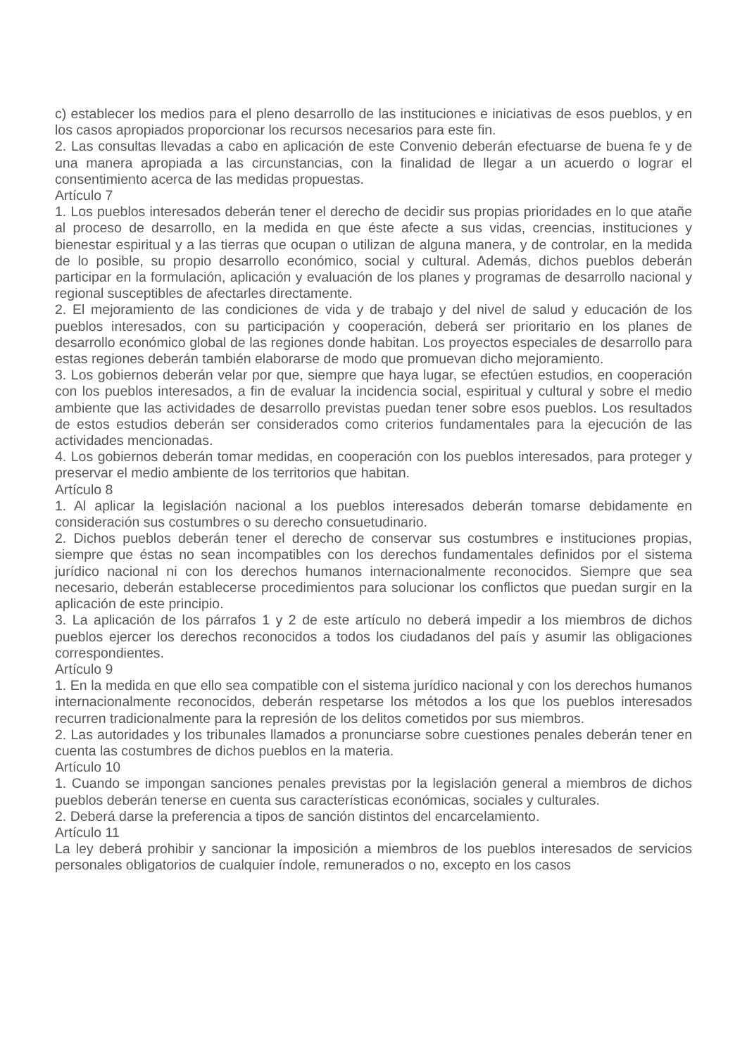c) establecer los medios para el pleno desarrollo de las instituciones e iniciativas de esos pueblos, y en los casos apropiados proporcionar los recursos necesarios para este fin.
2. Las consultas llevadas a cabo en aplicación de este Convenio deberán efectuarse de buena fe y de una manera apropiada a las circunstancias, con la finalidad de llegar a un acuerdo o lograr el consentimiento acerca de las medidas propuestas.
Artículo 7
1. Los pueblos interesados deberán tener el derecho de decidir sus propias prioridades en lo que atañe al proceso de desarrollo, en la medida en que éste afecte a sus vidas, creencias, instituciones y bienestar espiritual y a las tierras que ocupan o utilizan de alguna manera, y de controlar, en la medida de lo posible, su propio desarrollo económico, social y cultural. Además, dichos pueblos deberán participar en la formulación, aplicación y evaluación de los planes y programas de desarrollo nacional y regional susceptibles de afectarles directamente.
2. El mejoramiento de las condiciones de vida y de trabajo y del nivel de salud y educación de los pueblos interesados, con su participación y cooperación, deberá ser prioritario en los planes de desarrollo económico global de las regiones donde habitan. Los proyectos especiales de desarrollo para estas regiones deberán también elaborarse de modo que promuevan dicho mejoramiento.
3. Los gobiernos deberán velar por que, siempre que haya lugar, se efectúen estudios, en cooperación con los pueblos interesados, a fin de evaluar la incidencia social, espiritual y cultural y sobre el medio ambiente que las actividades de desarrollo previstas puedan tener sobre esos pueblos. Los resultados de estos estudios deberán ser considerados como criterios fundamentales para la ejecución de las actividades mencionadas.
4. Los gobiernos deberán tomar medidas, en cooperación con los pueblos interesados, para proteger y preservar el medio ambiente de los territorios que habitan.
Artículo 8
1. Al aplicar la legislación nacional a los pueblos interesados deberán tomarse debidamente en consideración sus costumbres o su derecho consuetudinario.
2. Dichos pueblos deberán tener el derecho de conservar sus costumbres e instituciones propias, siempre que éstas no sean incompatibles con los derechos fundamentales definidos por el sistema jurídico nacional ni con los derechos humanos internacionalmente reconocidos. Siempre que sea necesario, deberán establecerse procedimientos para solucionar los conflictos que puedan surgir en la aplicación de este principio.
3. La aplicación de los párrafos 1 y 2 de este artículo no deberá impedir a los miembros de dichos pueblos ejercer los derechos reconocidos a todos los ciudadanos del país y asumir las obligaciones correspondientes.
Artículo 9
1. En la medida en que ello sea compatible con el sistema jurídico nacional y con los derechos humanos internacionalmente reconocidos, deberán respetarse los métodos a los que los pueblos interesados recurren tradicionalmente para la represión de los delitos cometidos por sus miembros.
2. Las autoridades y los tribunales llamados a pronunciarse sobre cuestiones penales deberán tener en cuenta las costumbres de dichos pueblos en la materia.
Artículo 10
1. Cuando se impongan sanciones penales previstas por la legislación general a miembros de dichos pueblos deberán tenerse en cuenta sus características económicas, sociales y culturales.
2. Deberá darse la preferencia a tipos de sanción distintos del encarcelamiento.
Artículo 11
La ley deberá prohibir y sancionar la imposición a miembros de los pueblos interesados de servicios personales obligatorios de cualquier índole, remunerados o no, excepto en los casos